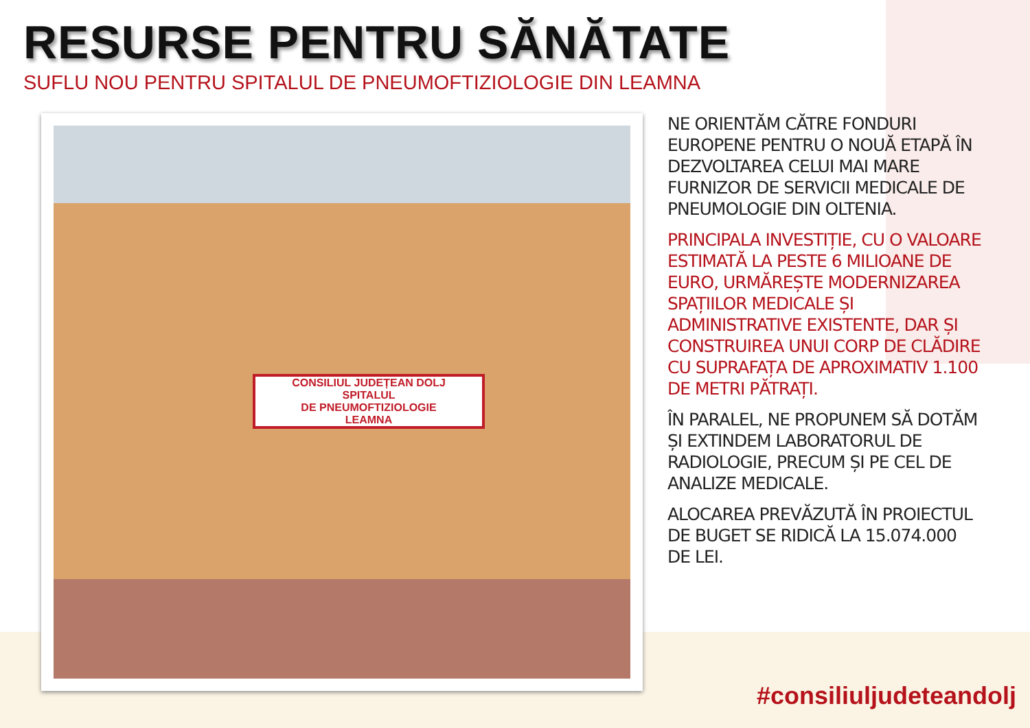RESURSE PENTRU SĂNĂTATE
SUFLU NOU PENTRU SPITALUL DE PNEUMOFTIZIOLOGIE DIN LEAMNA
CONSILIUL JUDEȚEAN DOLJ
SPITALUL
DE PNEUMOFTIZIOLOGIE
LEAMNA
NE ORIENTĂM CĂTRE FONDURI EUROPENE PENTRU O NOUĂ ETAPĂ ÎN DEZVOLTAREA CELUI MAI MARE FURNIZOR DE SERVICII MEDICALE DE PNEUMOLOGIE DIN OLTENIA.
PRINCIPALA INVESTIȚIE, CU O VALOARE ESTIMATĂ LA PESTE 6 MILIOANE DE EURO, URMĂREȘTE MODERNIZAREA SPAȚIILOR MEDICALE ȘI ADMINISTRATIVE EXISTENTE, DAR ȘI CONSTRUIREA UNUI CORP DE CLĂDIRE CU SUPRAFAȚA DE APROXIMATIV 1.100 DE METRI PĂTRAȚI.
ÎN PARALEL, NE PROPUNEM SĂ DOTĂM ȘI EXTINDEM LABORATORUL DE RADIOLOGIE, PRECUM ȘI PE CEL DE ANALIZE MEDICALE.
ALOCAREA PREVĂZUTĂ ÎN PROIECTUL DE BUGET SE RIDICĂ LA 15.074.000 DE LEI.
#consiliuljudeteandolj